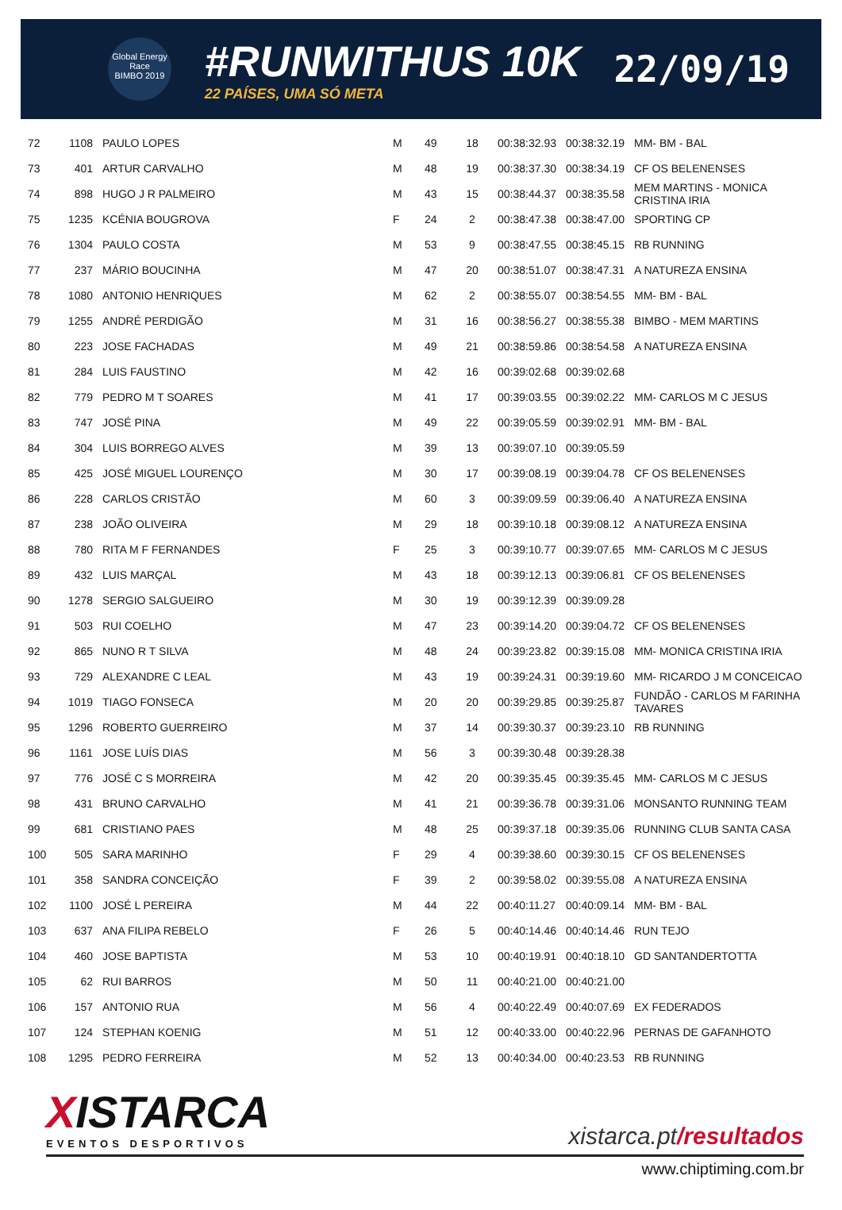Global Energy Race
BIMBO 2019
#RUNWITHUS 10K
22 PAÍSES, UMA SÓ META
22/09/19
| 72 | 1108 | PAULO LOPES | M | 49 | 18 | 00:38:32.93 | 00:38:32.19 | MM- BM - BAL |
| 73 | 401 | ARTUR CARVALHO | M | 48 | 19 | 00:38:37.30 | 00:38:34.19 | CF OS BELENENSES |
| 74 | 898 | HUGO J R PALMEIRO | M | 43 | 15 | 00:38:44.37 | 00:38:35.58 | MEM MARTINS - MONICA CRISTINA IRIA |
| 75 | 1235 | KCÉNIA BOUGROVA | F | 24 | 2 | 00:38:47.38 | 00:38:47.00 | SPORTING CP |
| 76 | 1304 | PAULO COSTA | M | 53 | 9 | 00:38:47.55 | 00:38:45.15 | RB RUNNING |
| 77 | 237 | MÁRIO BOUCINHA | M | 47 | 20 | 00:38:51.07 | 00:38:47.31 | A NATUREZA ENSINA |
| 78 | 1080 | ANTONIO HENRIQUES | M | 62 | 2 | 00:38:55.07 | 00:38:54.55 | MM- BM - BAL |
| 79 | 1255 | ANDRÉ PERDIGÃO | M | 31 | 16 | 00:38:56.27 | 00:38:55.38 | BIMBO - MEM MARTINS |
| 80 | 223 | JOSE FACHADAS | M | 49 | 21 | 00:38:59.86 | 00:38:54.58 | A NATUREZA ENSINA |
| 81 | 284 | LUIS FAUSTINO | M | 42 | 16 | 00:39:02.68 | 00:39:02.68 | |
| 82 | 779 | PEDRO M T SOARES | M | 41 | 17 | 00:39:03.55 | 00:39:02.22 | MM- CARLOS M C JESUS |
| 83 | 747 | JOSÉ PINA | M | 49 | 22 | 00:39:05.59 | 00:39:02.91 | MM- BM - BAL |
| 84 | 304 | LUIS BORREGO ALVES | M | 39 | 13 | 00:39:07.10 | 00:39:05.59 | |
| 85 | 425 | JOSÉ MIGUEL LOURENÇO | M | 30 | 17 | 00:39:08.19 | 00:39:04.78 | CF OS BELENENSES |
| 86 | 228 | CARLOS CRISTÃO | M | 60 | 3 | 00:39:09.59 | 00:39:06.40 | A NATUREZA ENSINA |
| 87 | 238 | JOÃO OLIVEIRA | M | 29 | 18 | 00:39:10.18 | 00:39:08.12 | A NATUREZA ENSINA |
| 88 | 780 | RITA M F FERNANDES | F | 25 | 3 | 00:39:10.77 | 00:39:07.65 | MM- CARLOS M C JESUS |
| 89 | 432 | LUIS MARÇAL | M | 43 | 18 | 00:39:12.13 | 00:39:06.81 | CF OS BELENENSES |
| 90 | 1278 | SERGIO SALGUEIRO | M | 30 | 19 | 00:39:12.39 | 00:39:09.28 | |
| 91 | 503 | RUI COELHO | M | 47 | 23 | 00:39:14.20 | 00:39:04.72 | CF OS BELENENSES |
| 92 | 865 | NUNO R T SILVA | M | 48 | 24 | 00:39:23.82 | 00:39:15.08 | MM- MONICA CRISTINA IRIA |
| 93 | 729 | ALEXANDRE C LEAL | M | 43 | 19 | 00:39:24.31 | 00:39:19.60 | MM- RICARDO J M CONCEICAO |
| 94 | 1019 | TIAGO FONSECA | M | 20 | 20 | 00:39:29.85 | 00:39:25.87 | FUNDÃO - CARLOS M FARINHA TAVARES |
| 95 | 1296 | ROBERTO GUERREIRO | M | 37 | 14 | 00:39:30.37 | 00:39:23.10 | RB RUNNING |
| 96 | 1161 | JOSE LUÍS DIAS | M | 56 | 3 | 00:39:30.48 | 00:39:28.38 | |
| 97 | 776 | JOSÉ C S MORREIRA | M | 42 | 20 | 00:39:35.45 | 00:39:35.45 | MM- CARLOS M C JESUS |
| 98 | 431 | BRUNO CARVALHO | M | 41 | 21 | 00:39:36.78 | 00:39:31.06 | MONSANTO RUNNING TEAM |
| 99 | 681 | CRISTIANO PAES | M | 48 | 25 | 00:39:37.18 | 00:39:35.06 | RUNNING CLUB SANTA CASA |
| 100 | 505 | SARA MARINHO | F | 29 | 4 | 00:39:38.60 | 00:39:30.15 | CF OS BELENENSES |
| 101 | 358 | SANDRA CONCEIÇÃO | F | 39 | 2 | 00:39:58.02 | 00:39:55.08 | A NATUREZA ENSINA |
| 102 | 1100 | JOSÉ L PEREIRA | M | 44 | 22 | 00:40:11.27 | 00:40:09.14 | MM- BM - BAL |
| 103 | 637 | ANA FILIPA REBELO | F | 26 | 5 | 00:40:14.46 | 00:40:14.46 | RUN TEJO |
| 104 | 460 | JOSE BAPTISTA | M | 53 | 10 | 00:40:19.91 | 00:40:18.10 | GD SANTANDERTOTTA |
| 105 | 62 | RUI BARROS | M | 50 | 11 | 00:40:21.00 | 00:40:21.00 | |
| 106 | 157 | ANTONIO RUA | M | 56 | 4 | 00:40:22.49 | 00:40:07.69 | EX FEDERADOS |
| 107 | 124 | STEPHAN KOENIG | M | 51 | 12 | 00:40:33.00 | 00:40:22.96 | PERNAS DE GAFANHOTO |
| 108 | 1295 | PEDRO FERREIRA | M | 52 | 13 | 00:40:34.00 | 00:40:23.53 | RB RUNNING |
XISTARCA
EVENTOS DESPORTIVOS
xistarca.pt/resultados
www.chiptiming.com.br